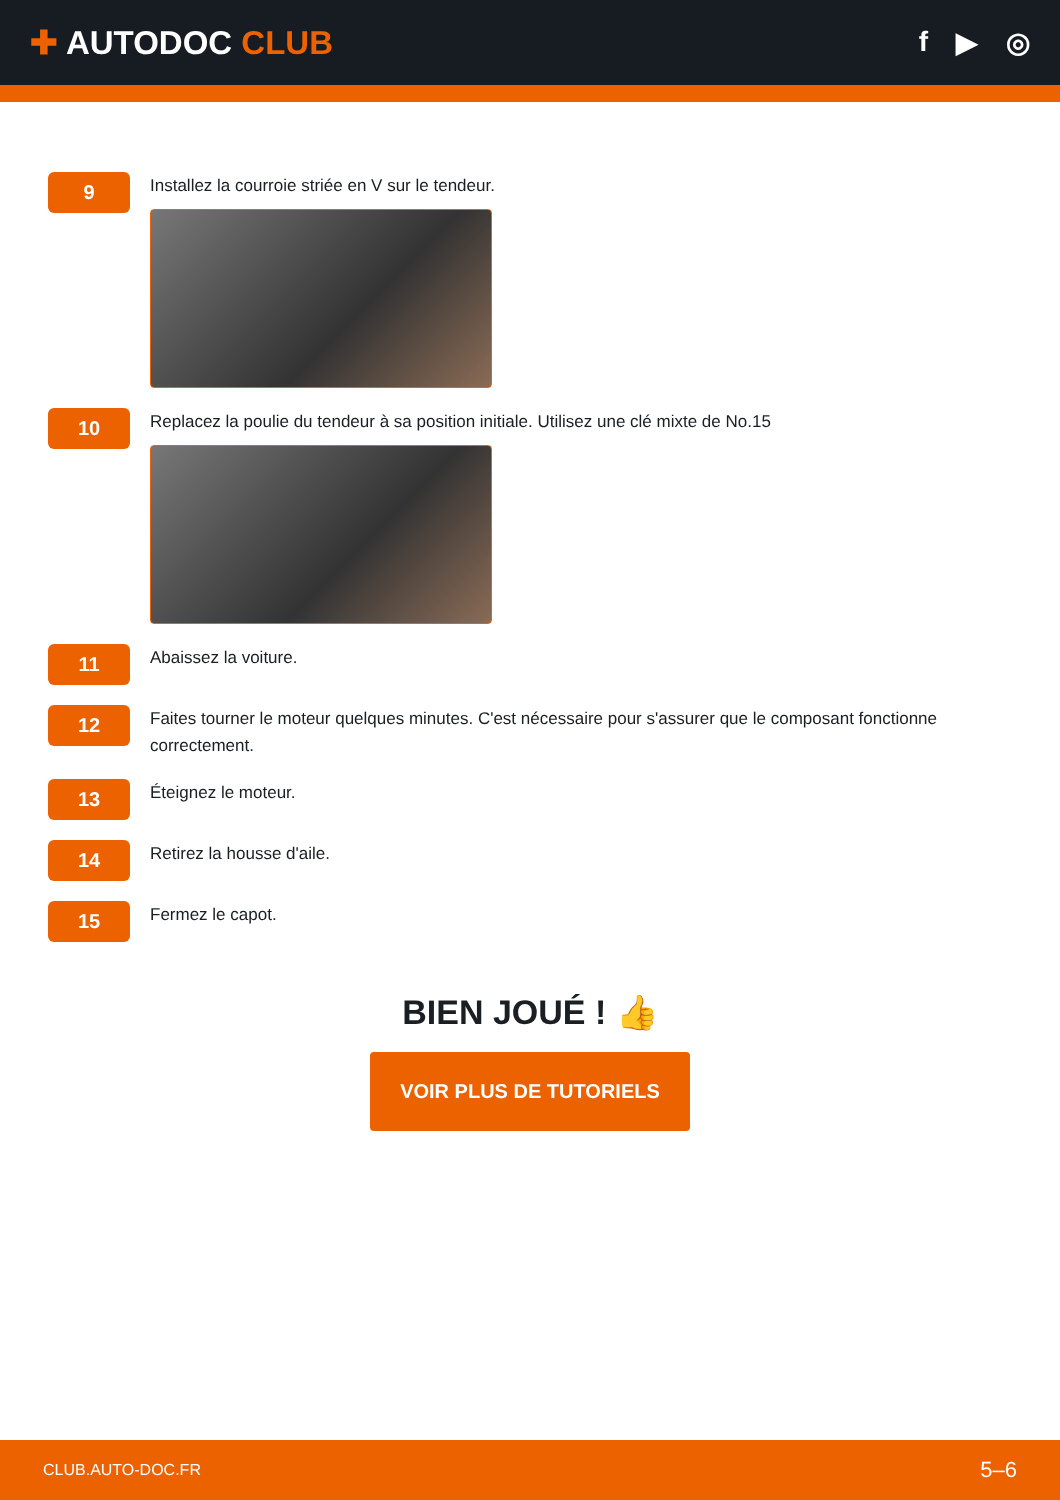✚ AUTODOC CLUB
f ▶ ◎
9
Installez la courroie striée en V sur le tendeur.
10
Replacez la poulie du tendeur à sa position initiale. Utilisez une clé mixte de No.15
11
Abaissez la voiture.
12
Faites tourner le moteur quelques minutes. C'est nécessaire pour s'assurer que le composant fonctionne correctement.
13
Éteignez le moteur.
14
Retirez la housse d'aile.
15
Fermez le capot.
BIEN JOUÉ ! 👍
VOIR PLUS DE TUTORIELS
CLUB.AUTO-DOC.FR 5–6